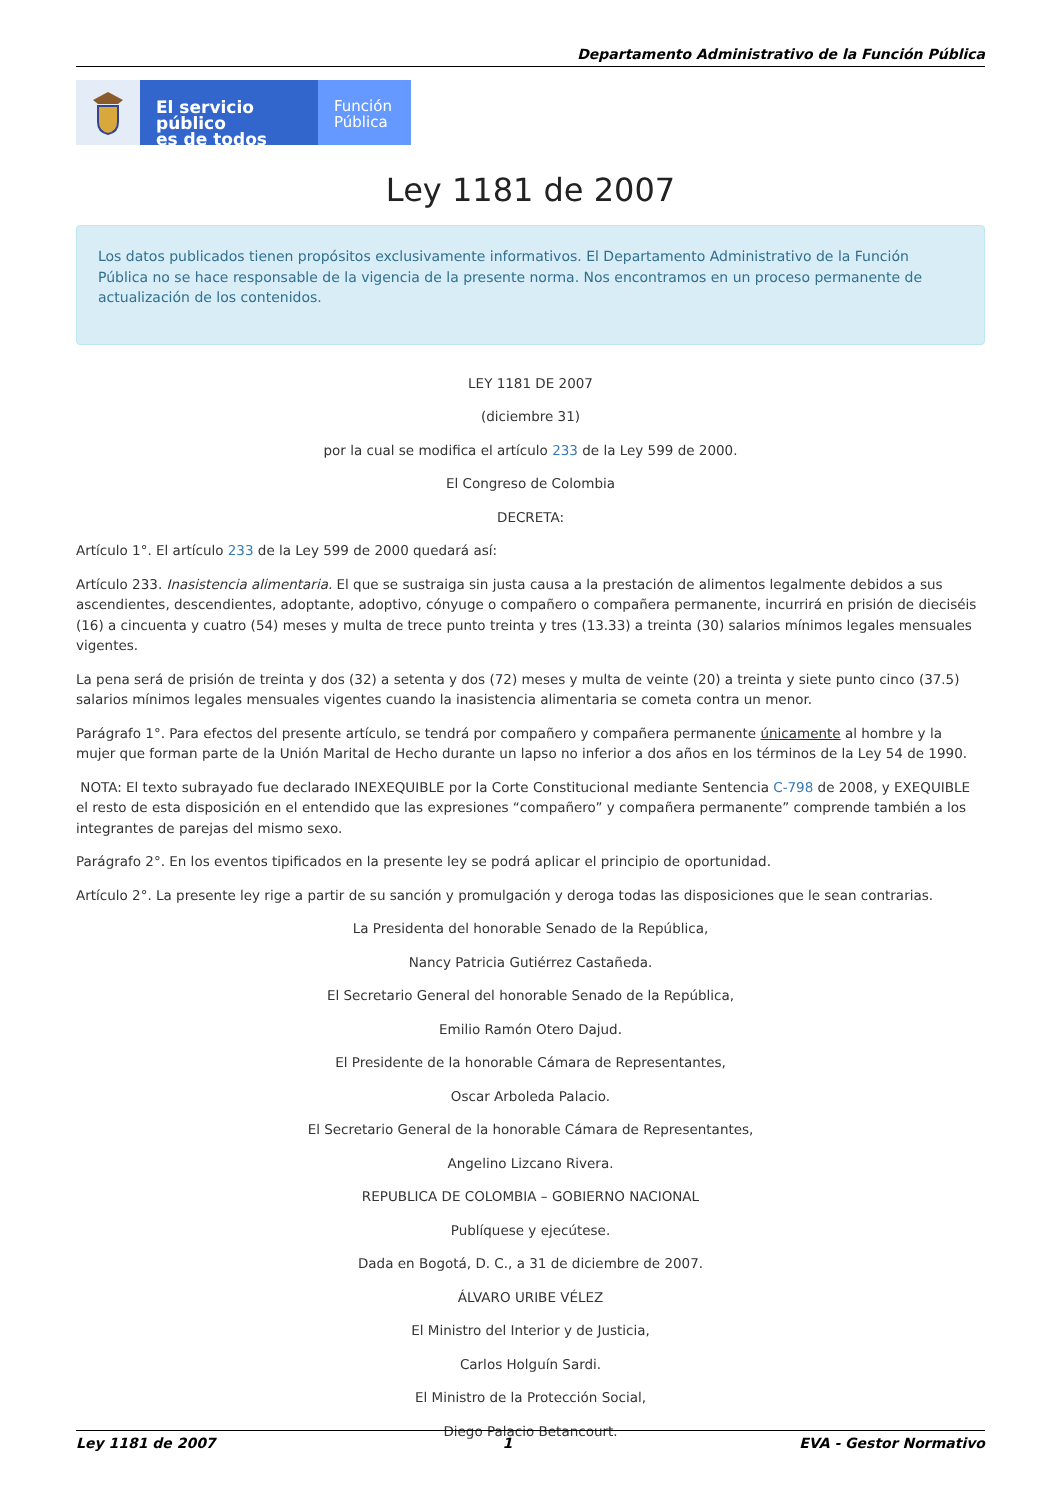Departamento Administrativo de la Función Pública
El servicio público
es de todos
Función
Pública
Ley 1181 de 2007
Los datos publicados tienen propósitos exclusivamente informativos. El Departamento Administrativo de la Función Pública no se hace responsable de la vigencia de la presente norma. Nos encontramos en un proceso permanente de actualización de los contenidos.
LEY 1181 DE 2007
(diciembre 31)
por la cual se modifica el artículo 233 de la Ley 599 de 2000.
El Congreso de Colombia
DECRETA:
Artículo 1°. El artículo 233 de la Ley 599 de 2000 quedará así:
Artículo 233. Inasistencia alimentaria. El que se sustraiga sin justa causa a la prestación de alimentos legalmente debidos a sus ascendientes, descendientes, adoptante, adoptivo, cónyuge o compañero o compañera permanente, incurrirá en prisión de dieciséis (16) a cincuenta y cuatro (54) meses y multa de trece punto treinta y tres (13.33) a treinta (30) salarios mínimos legales mensuales vigentes.
La pena será de prisión de treinta y dos (32) a setenta y dos (72) meses y multa de veinte (20) a treinta y siete punto cinco (37.5) salarios mínimos legales mensuales vigentes cuando la inasistencia alimentaria se cometa contra un menor.
Parágrafo 1°. Para efectos del presente artículo, se tendrá por compañero y compañera permanente únicamente al hombre y la mujer que forman parte de la Unión Marital de Hecho durante un lapso no inferior a dos años en los términos de la Ley 54 de 1990.
NOTA: El texto subrayado fue declarado INEXEQUIBLE por la Corte Constitucional mediante Sentencia C-798 de 2008, y EXEQUIBLE el resto de esta disposición en el entendido que las expresiones “compañero” y compañera permanente” comprende también a los integrantes de parejas del mismo sexo.
Parágrafo 2°. En los eventos tipificados en la presente ley se podrá aplicar el principio de oportunidad.
Artículo 2°. La presente ley rige a partir de su sanción y promulgación y deroga todas las disposiciones que le sean contrarias.
La Presidenta del honorable Senado de la República,
Nancy Patricia Gutiérrez Castañeda.
El Secretario General del honorable Senado de la República,
Emilio Ramón Otero Dajud.
El Presidente de la honorable Cámara de Representantes,
Oscar Arboleda Palacio.
El Secretario General de la honorable Cámara de Representantes,
Angelino Lizcano Rivera.
REPUBLICA DE COLOMBIA – GOBIERNO NACIONAL
Publíquese y ejecútese.
Dada en Bogotá, D. C., a 31 de diciembre de 2007.
ÁLVARO URIBE VÉLEZ
El Ministro del Interior y de Justicia,
Carlos Holguín Sardi.
El Ministro de la Protección Social,
Diego Palacio Betancourt.
Ley 1181 de 2007 1 EVA - Gestor Normativo